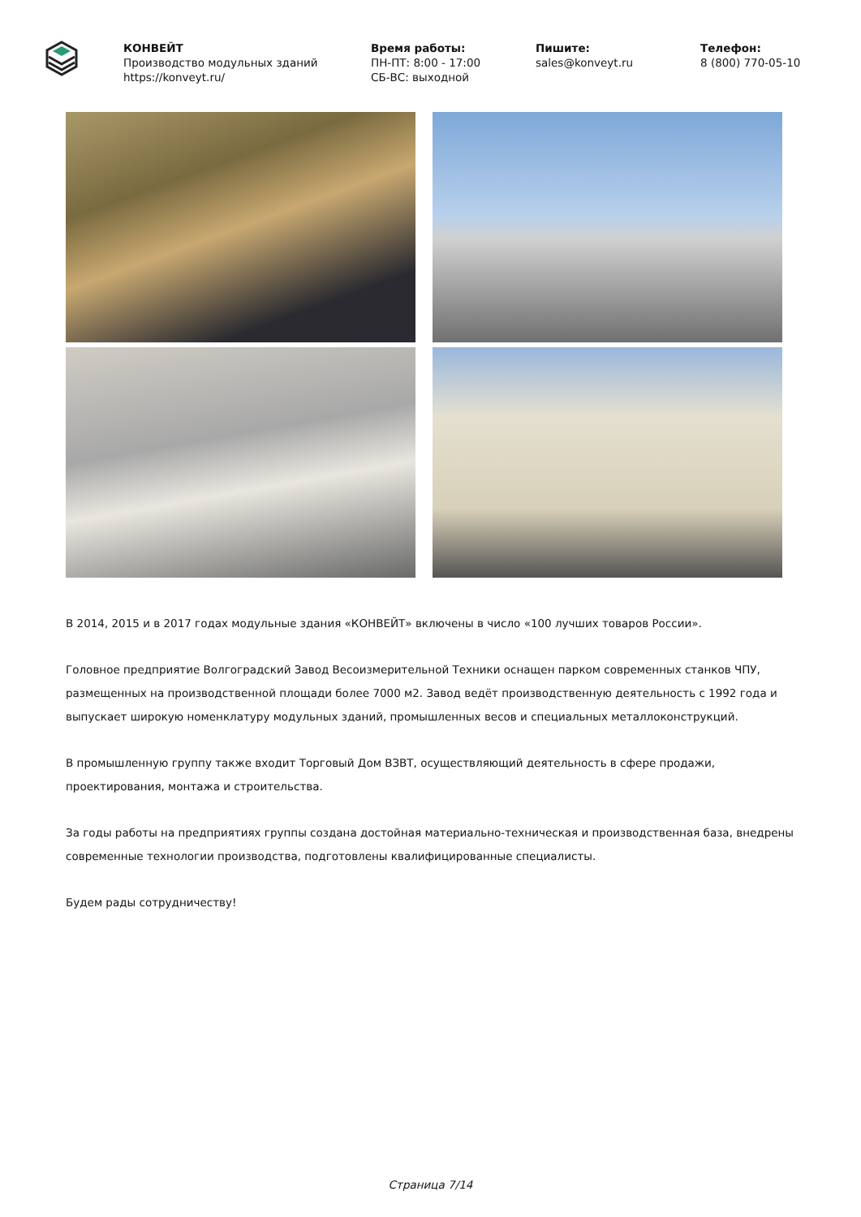КОНВЕЙТ
Производство модульных зданий
https://konveyt.ru/
Время работы:
ПН-ПТ: 8:00 - 17:00
СБ-ВС: выходной
Пишите:
sales@konveyt.ru
Телефон:
8 (800) 770-05-10
В 2014, 2015 и в 2017 годах модульные здания «КОНВЕЙТ» включены в число «100 лучших товаров России».
Головное предприятие Волгоградский Завод Весоизмерительной Техники оснащен парком современных станков ЧПУ, размещенных на производственной площади более 7000 м2. Завод ведёт производственную деятельность с 1992 года и выпускает широкую номенклатуру модульных зданий, промышленных весов и специальных металлоконструкций.
В промышленную группу также входит Торговый Дом ВЗВТ, осуществляющий деятельность в сфере продажи, проектирования, монтажа и строительства.
За годы работы на предприятиях группы создана достойная материально-техническая и производственная база, внедрены современные технологии производства, подготовлены квалифицированные специалисты.
Будем рады сотрудничеству!
Страница 7/14